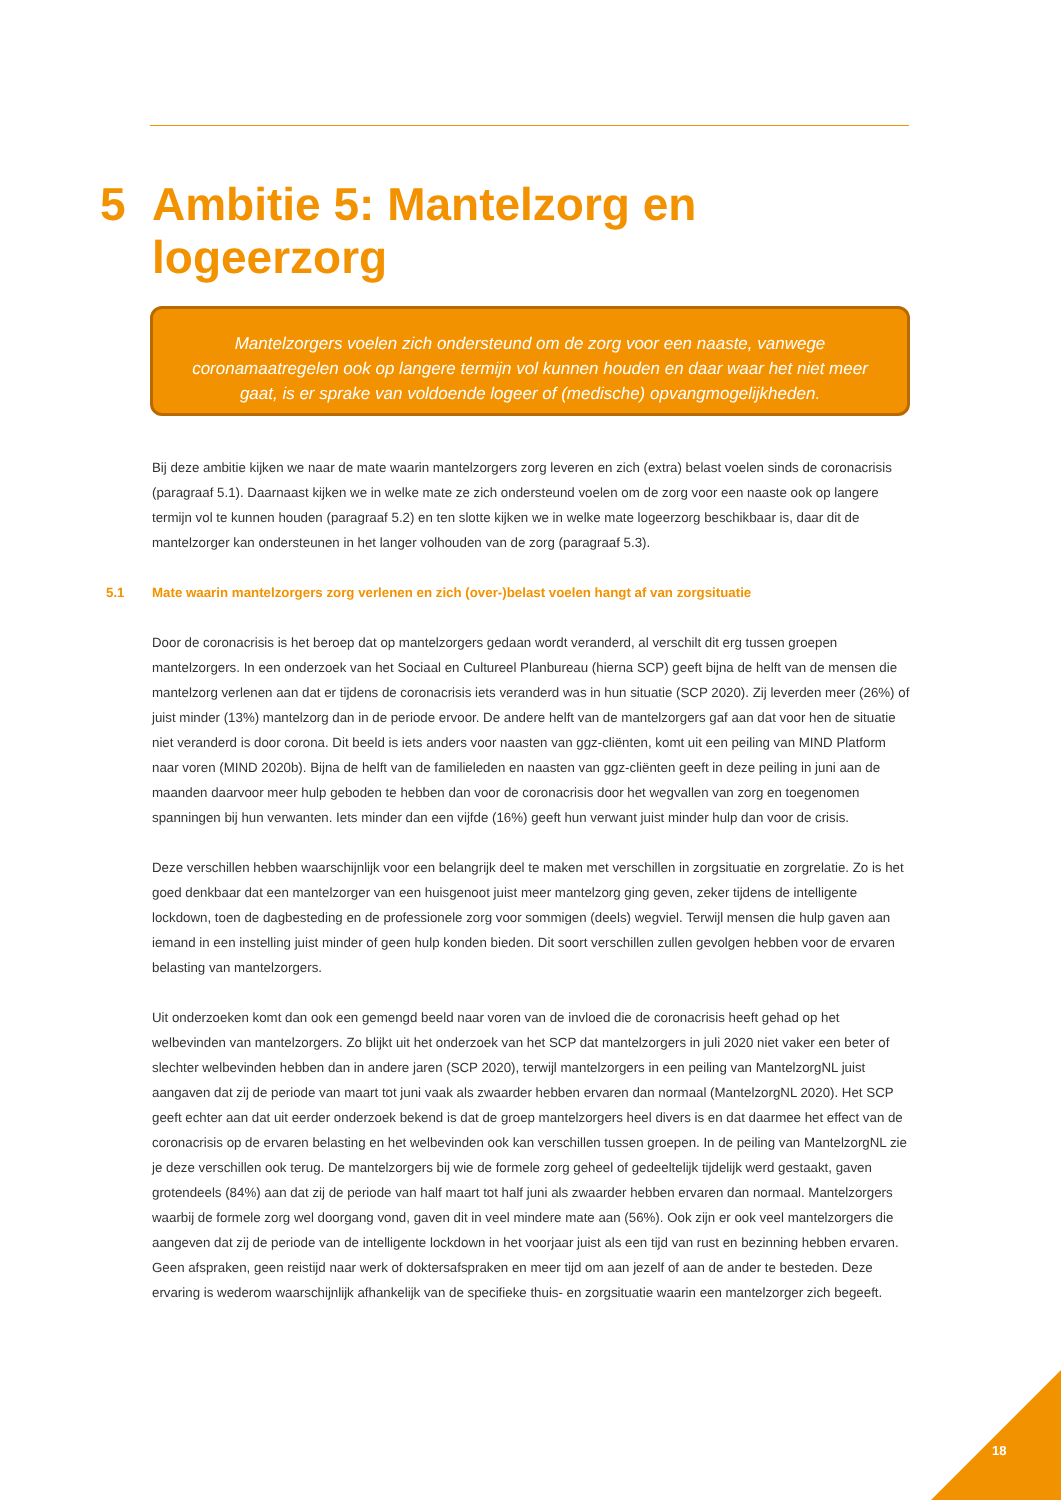5 Ambitie 5: Mantelzorg en
logeerzorg
Mantelzorgers voelen zich ondersteund om de zorg voor een naaste, vanwege coronamaatregelen ook op langere termijn vol kunnen houden en daar waar het niet meer gaat, is er sprake van voldoende logeer of (medische) opvangmogelijkheden.
Bij deze ambitie kijken we naar de mate waarin mantelzorgers zorg leveren en zich (extra) belast voelen sinds de coronacrisis (paragraaf 5.1). Daarnaast kijken we in welke mate ze zich ondersteund voelen om de zorg voor een naaste ook op langere termijn vol te kunnen houden (paragraaf 5.2) en ten slotte kijken we in welke mate logeerzorg beschikbaar is, daar dit de mantelzorger kan ondersteunen in het langer volhouden van de zorg (paragraaf 5.3).
5.1 Mate waarin mantelzorgers zorg verlenen en zich (over-)belast voelen hangt af van zorgsituatie
Door de coronacrisis is het beroep dat op mantelzorgers gedaan wordt veranderd, al verschilt dit erg tussen groepen mantelzorgers. In een onderzoek van het Sociaal en Cultureel Planbureau (hierna SCP) geeft bijna de helft van de mensen die mantelzorg verlenen aan dat er tijdens de coronacrisis iets veranderd was in hun situatie (SCP 2020). Zij leverden meer (26%) of juist minder (13%) mantelzorg dan in de periode ervoor. De andere helft van de mantelzorgers gaf aan dat voor hen de situatie niet veranderd is door corona. Dit beeld is iets anders voor naasten van ggz-cliënten, komt uit een peiling van MIND Platform naar voren (MIND 2020b). Bijna de helft van de familieleden en naasten van ggz-cliënten geeft in deze peiling in juni aan de maanden daarvoor meer hulp geboden te hebben dan voor de coronacrisis door het wegvallen van zorg en toegenomen spanningen bij hun verwanten. Iets minder dan een vijfde (16%) geeft hun verwant juist minder hulp dan voor de crisis.
Deze verschillen hebben waarschijnlijk voor een belangrijk deel te maken met verschillen in zorgsituatie en zorgrelatie. Zo is het goed denkbaar dat een mantelzorger van een huisgenoot juist meer mantelzorg ging geven, zeker tijdens de intelligente lockdown, toen de dagbesteding en de professionele zorg voor sommigen (deels) wegviel. Terwijl mensen die hulp gaven aan iemand in een instelling juist minder of geen hulp konden bieden. Dit soort verschillen zullen gevolgen hebben voor de ervaren belasting van mantelzorgers.
Uit onderzoeken komt dan ook een gemengd beeld naar voren van de invloed die de coronacrisis heeft gehad op het welbevinden van mantelzorgers. Zo blijkt uit het onderzoek van het SCP dat mantelzorgers in juli 2020 niet vaker een beter of slechter welbevinden hebben dan in andere jaren (SCP 2020), terwijl mantelzorgers in een peiling van MantelzorgNL juist aangaven dat zij de periode van maart tot juni vaak als zwaarder hebben ervaren dan normaal (MantelzorgNL 2020). Het SCP geeft echter aan dat uit eerder onderzoek bekend is dat de groep mantelzorgers heel divers is en dat daarmee het effect van de coronacrisis op de ervaren belasting en het welbevinden ook kan verschillen tussen groepen. In de peiling van MantelzorgNL zie je deze verschillen ook terug. De mantelzorgers bij wie de formele zorg geheel of gedeeltelijk tijdelijk werd gestaakt, gaven grotendeels (84%) aan dat zij de periode van half maart tot half juni als zwaarder hebben ervaren dan normaal. Mantelzorgers waarbij de formele zorg wel doorgang vond, gaven dit in veel mindere mate aan (56%). Ook zijn er ook veel mantelzorgers die aangeven dat zij de periode van de intelligente lockdown in het voorjaar juist als een tijd van rust en bezinning hebben ervaren. Geen afspraken, geen reistijd naar werk of doktersafspraken en meer tijd om aan jezelf of aan de ander te besteden. Deze ervaring is wederom waarschijnlijk afhankelijk van de specifieke thuis- en zorgsituatie waarin een mantelzorger zich begeeft.
18